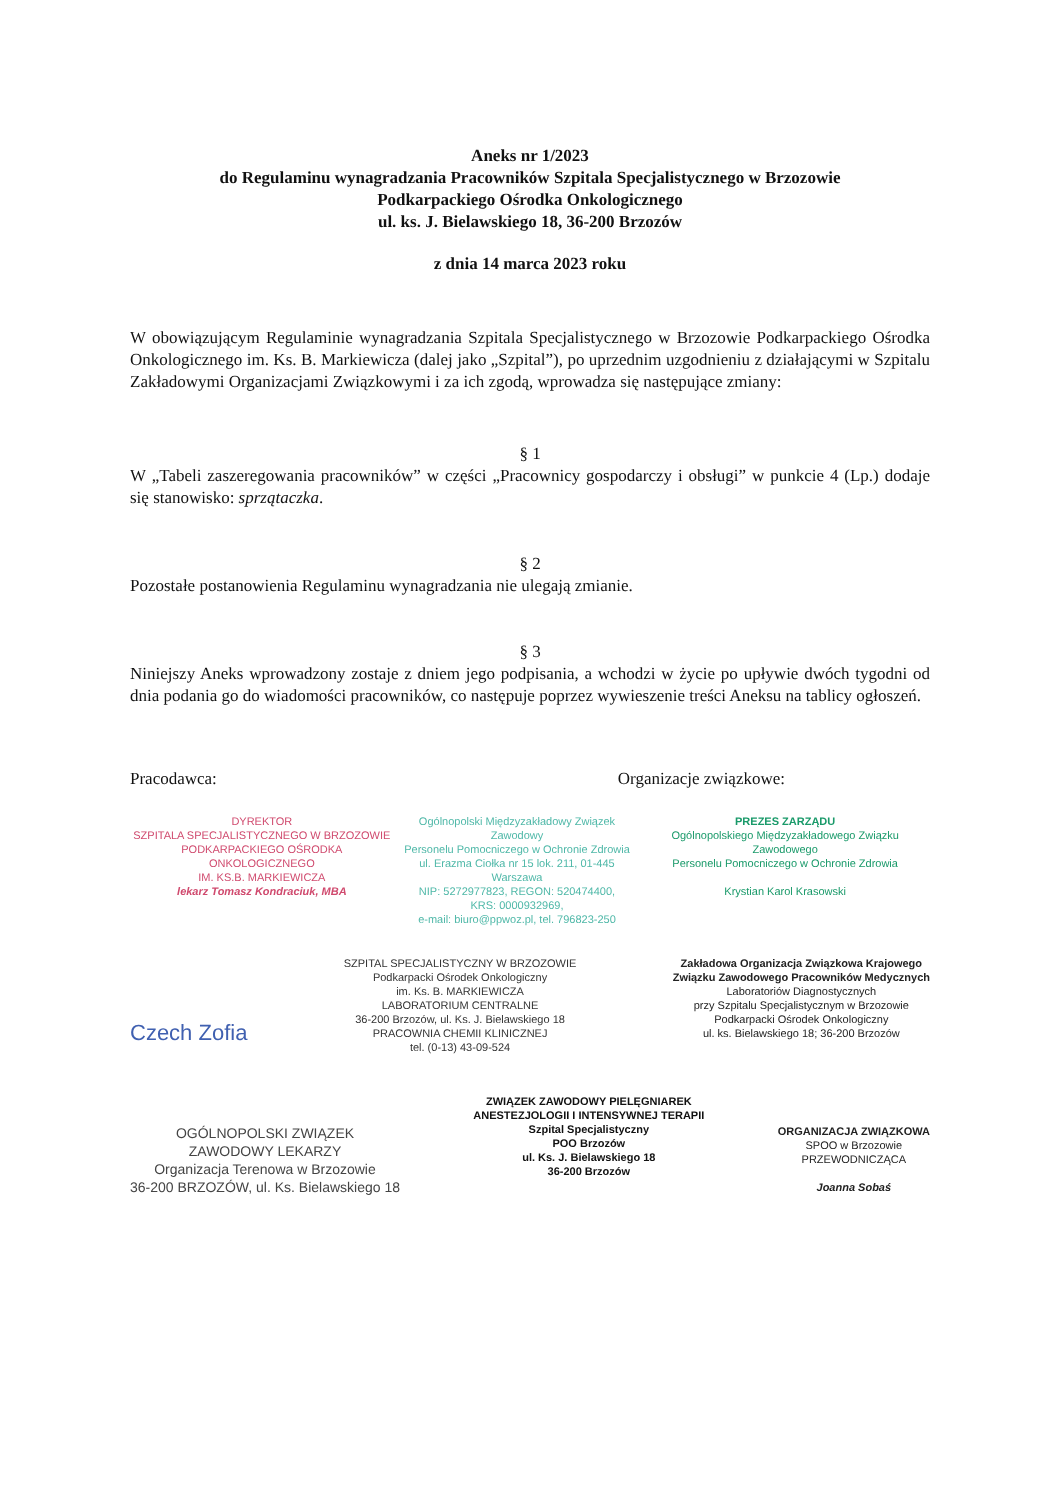Aneks nr 1/2023
do Regulaminu wynagradzania Pracowników Szpitala Specjalistycznego w Brzozowie
Podkarpackiego Ośrodka Onkologicznego
ul. ks. J. Bielawskiego 18, 36-200 Brzozów
z dnia 14 marca 2023 roku
W obowiązującym Regulaminie wynagradzania Szpitala Specjalistycznego w Brzozowie Podkarpackiego Ośrodka Onkologicznego im. Ks. B. Markiewicza (dalej jako „Szpital”), po uprzednim uzgodnieniu z działającymi w Szpitalu Zakładowymi Organizacjami Związkowymi i za ich zgodą, wprowadza się następujące zmiany:
§ 1
W „Tabeli zaszeregowania pracowników” w części „Pracownicy gospodarczy i obsługi” w punkcie 4 (Lp.) dodaje się stanowisko: sprzątaczka.
§ 2
Pozostałe postanowienia Regulaminu wynagradzania nie ulegają zmianie.
§ 3
Niniejszy Aneks wprowadzony zostaje z dniem jego podpisania, a wchodzi w życie po upływie dwóch tygodni od dnia podania go do wiadomości pracowników, co następuje poprzez wywieszenie treści Aneksu na tablicy ogłoszeń.
Pracodawca: Organizacje związkowe:
DYREKTOR
SZPITALA SPECJALISTYCZNEGO W BRZOZOWIE
PODKARPACKIEGO OŚRODKA ONKOLOGICZNEGO
IM. KS.B. MARKIEWICZA
lekarz Tomasz Kondraciuk, MBA
Ogólnopolski Międzyzakładowy Związek Zawodowy
Personelu Pomocniczego w Ochronie Zdrowia
ul. Erazma Ciołka nr 15 lok. 211, 01-445 Warszawa
NIP: 5272977823, REGON: 520474400,
KRS: 0000932969,
e-mail: biuro@ppwoz.pl, tel. 796823-250
PREZES ZARZĄDU
Ogólnopolskiego Międzyzakładowego Związku Zawodowego
Personelu Pomocniczego w Ochronie Zdrowia
Krystian Karol Krasowski
Czech Zofia
SZPITAL SPECJALISTYCZNY W BRZOZOWIE
Podkarpacki Ośrodek Onkologiczny
im. Ks. B. MARKIEWICZA
LABORATORIUM CENTRALNE
36-200 Brzozów, ul. Ks. J. Bielawskiego 18
PRACOWNIA CHEMII KLINICZNEJ
tel. (0-13) 43-09-524
Zakładowa Organizacja Związkowa Krajowego
Związku Zawodowego Pracowników Medycznych
Laboratoriów Diagnostycznych
przy Szpitalu Specjalistycznym w Brzozowie
Podkarpacki Ośrodek Onkologiczny
ul. ks. Bielawskiego 18; 36-200 Brzozów
OGÓLNOPOLSKI ZWIĄZEK
ZAWODOWY LEKARZY
Organizacja Terenowa w Brzozowie
36-200 BRZOZÓW, ul. Ks. Bielawskiego 18
ZWIĄZEK ZAWODOWY PIELĘGNIAREK
ANESTEZJOLOGII I INTENSYWNEJ TERAPII
Szpital Specjalistyczny
POO Brzozów
ul. Ks. J. Bielawskiego 18
36-200 Brzozów
ORGANIZACJA ZWIĄZKOWA
SPOO w Brzozowie
PRZEWODNICZĄCA
Joanna Sobaś